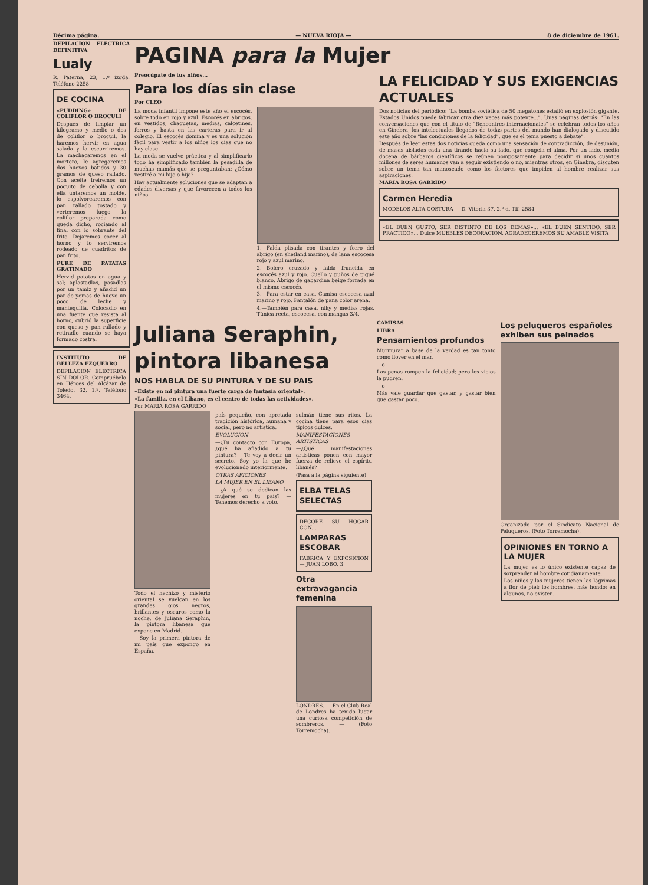Décima página. — NUEVA RIOJA — 8 de diciembre de 1961.
DEPILACION ELECTRICA DEFINITIVA
Lualy
R. Paterna, 23, 1.º izqda. Teléfono 2258
DE COCINA
«PUDDING» DE COLIFLOR O BROCULI
Después de limpiar un kilogramo y medio o dos de coliflor o brocuil, la haremos hervir en agua salada y la escurriremos. La machacaremos en el mortero, le agregaremos dos huevos batidos y 30 gramos de queso rallado. Con aceite freiremos un poquito de cebolla y con ella untaremos un molde, lo espolvorearemos con pan rallado tostado y verteremos luego la coliflor preparada como queda dicho, rociando al final con lo sobrante del frito. Dejaremos cocer al horno y lo serviremos rodeado de cuadritos de pan frito.
PURE DE PATATAS GRATINADO
Hervid patatas en agua y sal; aplastadlas, pasadlas por un tamiz y añadid un par de yemas de huevo un poco de leche y mantequilla. Colocadlo en una fuente que resista al horno, cubrid la superficie con queso y pan rallado y retiradlo cuando se haya formado costra.
INSTITUTO DE BELLEZA EZQUERRO
DEPILACION ELECTRICA SIN DOLOR. Compruébelo en Héroes del Alcázar de Toledo, 32, 1.º. Teléfono 3464.
PAGINA para la Mujer
Preocúpate de tus niños...
Para los días sin clase
Por CLEO
La moda infantil impone este año el escocés, sobre todo en rojo y azul. Escocés en abrigos, en vestidos, chaquetas, medias, calcetines, forros y hasta en las carteras para ir al colegio. El escocés domina y es una solución fácil para vestir a los niños los días que no hay clase.
La moda se vuelve práctica y al simplificarlo todo ha simplificado también la pesadilla de muchas mamás que se preguntaban: ¿Cómo vestiré a mi hijo o hija?
Hay actualmente soluciones que se adaptan a edades diversas y que favorecen a todos los niños.
1.—Falda plisada con tirantes y forro del abrigo (en shetland marino), de lana escocesa rojo y azul marino.
2.—Bolero cruzado y falda fruncida en escocés azul y rojo. Cuello y puños de piqué blanco. Abrigo de gabardina beige forrada en el mismo escocés.
3.—Para estar en casa. Camisa escocesa azul marino y rojo. Pantalón de pana color arena.
4.—También para casa, niky y medias rojas. Túnica recta, escocesa, con mangas 3/4.
LA FELICIDAD Y SUS EXIGENCIAS ACTUALES
Dos noticias del periódico: "La bomba soviética de 50 megatones estalló en explosión gigante. Estados Unidos puede fabricar otra diez veces más potente...". Unas páginas detrás: "En las conversaciones que con el título de "Rencontres internacionales" se celebran todos los años en Ginebra, los intelectuales llegados de todas partes del mundo han dialogado y discutido este año sobre "las condiciones de la felicidad", que es el tema puesto a debate".
Después de leer estas dos noticias queda como una sensación de contradicción, de desunión, de masas aisladas cada una tirando hacia su lado, que congela el alma. Por un lado, media docena de bárbaros científicos se reúnen pomposamente para decidir si unos cuantos millones de seres humanos van a seguir existiendo o no, mientras otros, en Ginebra, discuten sobre un tema tan manoseado como los factores que impiden al hombre realizar sus aspiraciones.
MARIA ROSA GARRIDO
Carmen Heredia
MODELOS ALTA COSTURA — D. Vitoria 37, 2.º d. Tlf. 2584
«EL BUEN GUSTO, SER DISTINTO DE LOS DEMAS»... «EL BUEN SENTIDO, SER PRACTICO»... Dulce MUEBLES DECORACION. AGRADECEREMOS SU AMABLE VISITA
Juliana Seraphin, pintora libanesa
NOS HABLA DE SU PINTURA Y DE SU PAIS
«Existe en mi pintura una fuerte carga de fantasía oriental».
«La familia, en el Líbano, es el centro de todas las actividades».
Por MARIA ROSA GARRIDO
Todo el hechizo y misterio oriental se vuelcan en los grandes ojos negros, brillantes y oscuros como la noche, de Juliana Seraphin, la pintora libanesa que expone en Madrid.
—Soy la primera pintora de mi país que expongo en España.
país pequeño, con apretada tradición histórica, humana y social, pero no artística.
EVOLUCION
—¿Tu contacto con Europa, ¿qué ha añadido a tu pintura? —Te voy a decir un secreto. Soy yo la que he evolucionado interiormente.
OTRAS AFICIONES
LA MUJER EN EL LIBANO
—¿A qué se dedican las mujeres en tu país? —Tenemos derecho a voto.
sulmán tiene sus ritos. La cocina tiene para esos días típicos dulces.
MANIFESTACIONES ARTISTICAS
—¿Qué manifestaciones artísticas ponen con mayor fuerza de relieve el espíritu libanés?
(Pasa a la página siguiente)
ELBA TELAS SELECTAS
DECORE SU HOGAR CON...
LAMPARAS ESCOBAR
FABRICA Y EXPOSICION — JUAN LOBO, 3
Otra extravagancia femenina
LONDRES. — En el Club Real de Londres ha tenido lugar una curiosa competición de sombreros. — (Foto Torremocha).
CAMISAS
LIBRA
Pensamientos profundos
Murmurar a base de la verdad es tan tonto como llover en el mar.
—o—
Las penas rompen la felicidad; pero los vicios la pudren.
—o—
Más vale guardar que gastar, y gastar bien que gastar poco.
Los peluqueros españoles exhiben sus peinados
Organizado por el Sindicato Nacional de Peluqueros. (Foto Torremocha).
OPINIONES EN TORNO A LA MUJER
La mujer es lo único existente capaz de sorprender al hombre cotidianamente.
Los niños y las mujeres tienen las lágrimas a flor de piel; los hombres, más hondo: en algunos, no existen.